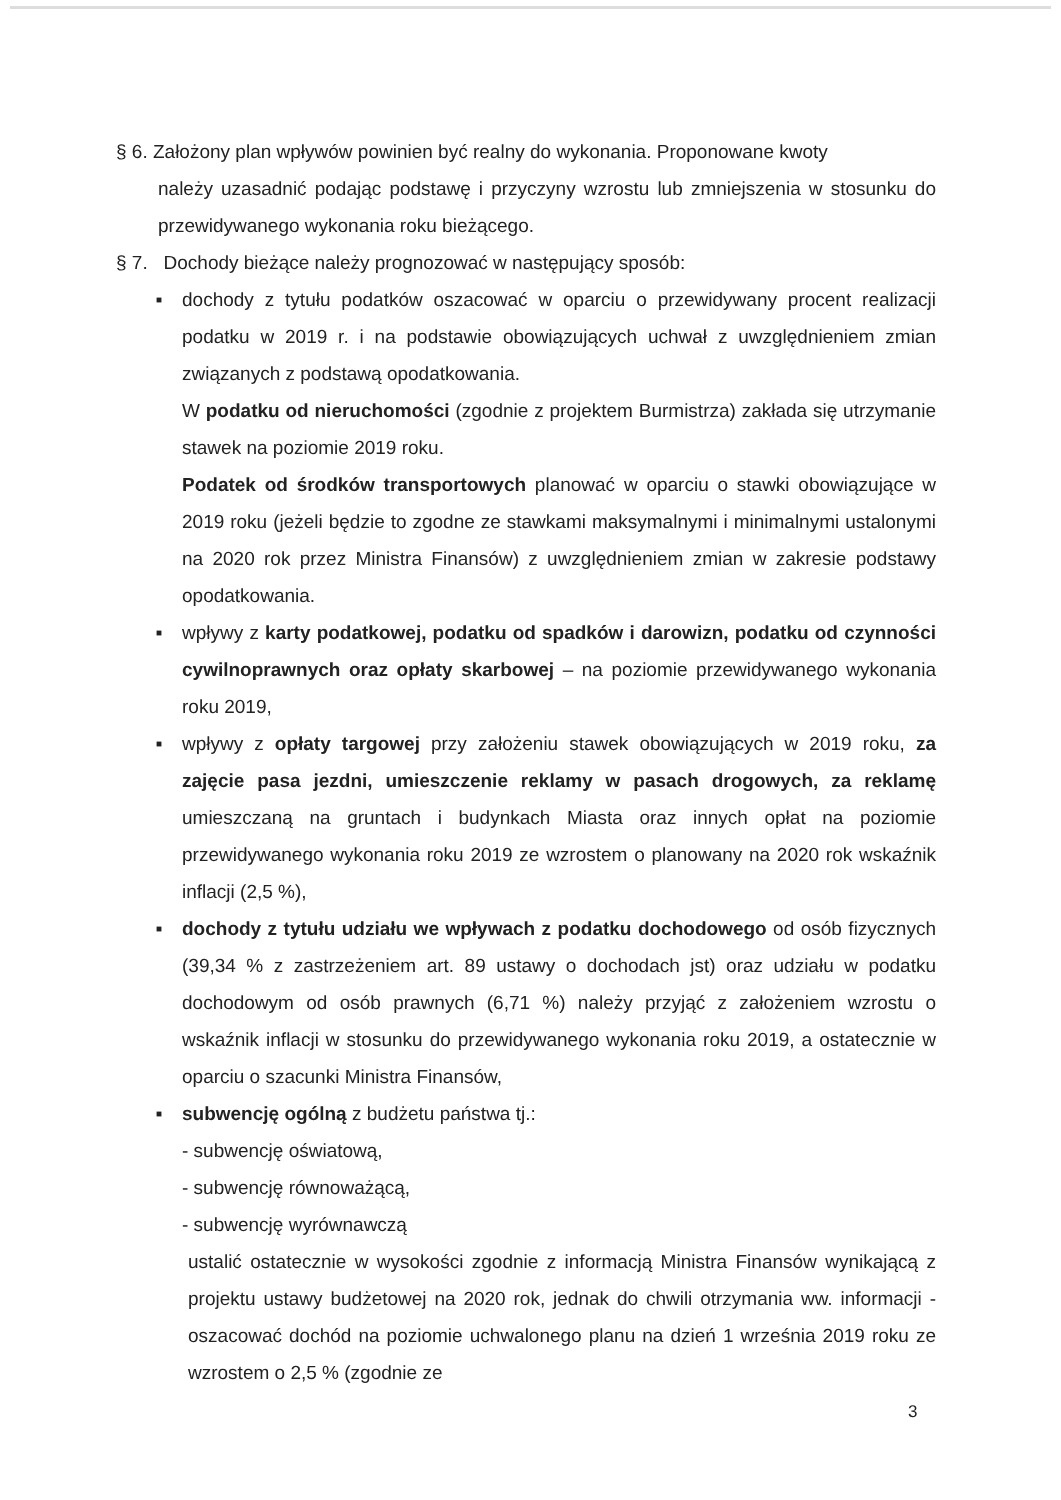§ 6. Założony plan wpływów powinien być realny do wykonania. Proponowane kwoty
należy uzasadnić podając podstawę i przyczyny wzrostu lub zmniejszenia w stosunku do przewidywanego wykonania roku bieżącego.
§ 7. Dochody bieżące należy prognozować w następujący sposób:
■
dochody z tytułu podatków oszacować w oparciu o przewidywany procent realizacji podatku w 2019 r. i na podstawie obowiązujących uchwał z uwzględnieniem zmian związanych z podstawą opodatkowania.
W podatku od nieruchomości (zgodnie z projektem Burmistrza) zakłada się utrzymanie stawek na poziomie 2019 roku.
Podatek od środków transportowych planować w oparciu o stawki obowiązujące w 2019 roku (jeżeli będzie to zgodne ze stawkami maksymalnymi i minimalnymi ustalonymi na 2020 rok przez Ministra Finansów) z uwzględnieniem zmian w zakresie podstawy opodatkowania.
■
wpływy z karty podatkowej, podatku od spadków i darowizn, podatku od czynności cywilnoprawnych oraz opłaty skarbowej – na poziomie przewidywanego wykonania roku 2019,
■
wpływy z opłaty targowej przy założeniu stawek obowiązujących w 2019 roku, za zajęcie pasa jezdni, umieszczenie reklamy w pasach drogowych, za reklamę umieszczaną na gruntach i budynkach Miasta oraz innych opłat na poziomie przewidywanego wykonania roku 2019 ze wzrostem o planowany na 2020 rok wskaźnik inflacji (2,5 %),
■
dochody z tytułu udziału we wpływach z podatku dochodowego od osób fizycznych (39,34 % z zastrzeżeniem art. 89 ustawy o dochodach jst) oraz udziału w podatku dochodowym od osób prawnych (6,71 %) należy przyjąć z założeniem wzrostu o wskaźnik inflacji w stosunku do przewidywanego wykonania roku 2019, a ostatecznie w oparciu o szacunki Ministra Finansów,
■
subwencję ogólną z budżetu państwa tj.:
- subwencję oświatową,
- subwencję równoważącą,
- subwencję wyrównawczą
ustalić ostatecznie w wysokości zgodnie z informacją Ministra Finansów wynikającą z projektu ustawy budżetowej na 2020 rok, jednak do chwili otrzymania ww. informacji - oszacować dochód na poziomie uchwalonego planu na dzień 1 września 2019 roku ze wzrostem o 2,5 % (zgodnie ze
3